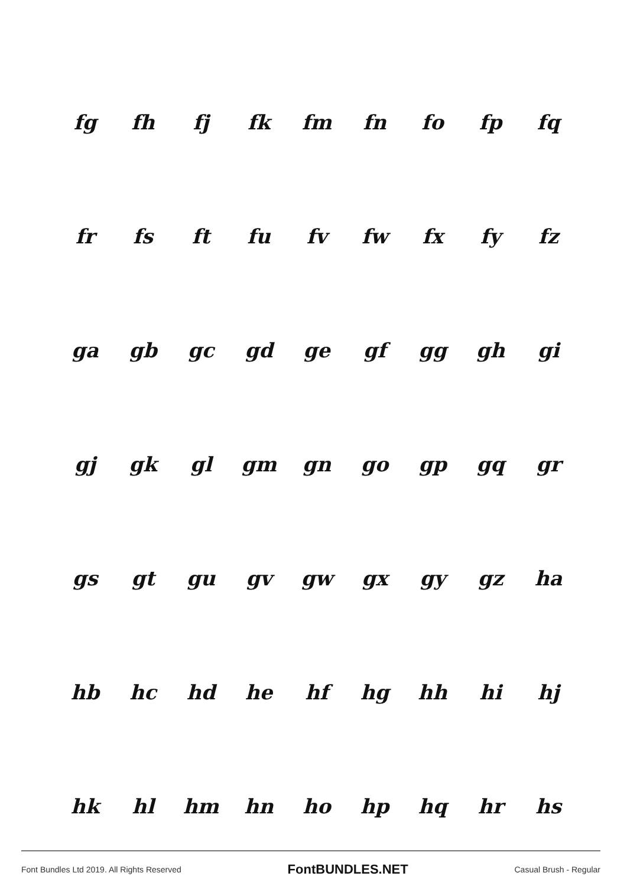| fg | fh | fj | fk | fm | fn | fo | fp | fq |
| fr | fs | ft | fu | fv | fw | fx | fy | fz |
| ga | gb | gc | gd | ge | gf | gg | gh | gi |
| gj | gk | gl | gm | gn | go | gp | gq | gr |
| gs | gt | gu | gv | gw | gx | gy | gz | ha |
| hb | hc | hd | he | hf | hg | hh | hi | hj |
| hk | hl | hm | hn | ho | hp | hq | hr | hs |
Font Bundles Ltd 2019. All Rights Reserved FontBUNDLES.NET Casual Brush - Regular